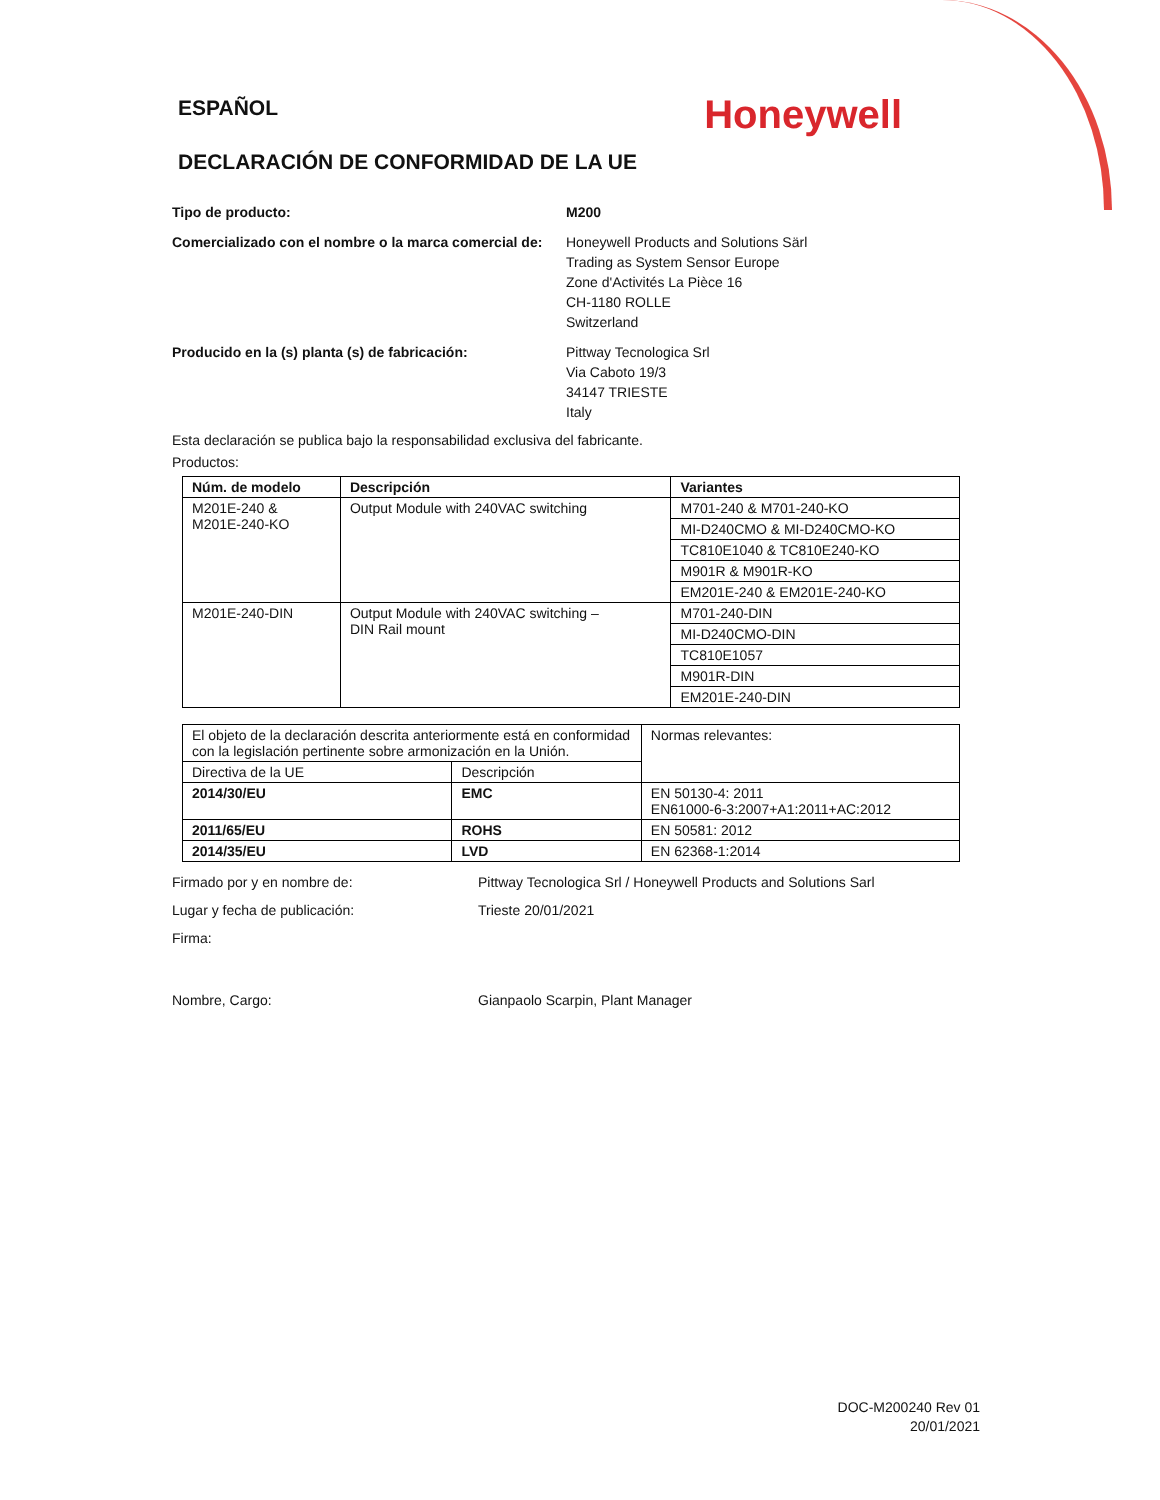ESPAÑOL
Honeywell
DECLARACIÓN DE CONFORMIDAD DE LA UE
Tipo de producto: M200
Comercializado con el nombre o la marca comercial de:
Honeywell Products and Solutions Särl
Trading as System Sensor Europe
Zone d'Activités La Pièce 16
CH-1180 ROLLE
Switzerland
Producido en la (s) planta (s) de fabricación: Pittway Tecnologica Srl
Via Caboto 19/3
34147 TRIESTE
Italy
Esta declaración se publica bajo la responsabilidad exclusiva del fabricante.
Productos:
| Núm. de modelo | Descripción | Variantes |
| --- | --- | --- |
| M201E-240 & M201E-240-KO | Output Module with 240VAC switching | M701-240 & M701-240-KO |
| | | MI-D240CMO & MI-D240CMO-KO |
| | | TC810E1040 & TC810E240-KO |
| | | M901R & M901R-KO |
| | | EM201E-240 & EM201E-240-KO |
| M201E-240-DIN | Output Module with 240VAC switching – DIN Rail mount | M701-240-DIN |
| | | MI-D240CMO-DIN |
| | | TC810E1057 |
| | | M901R-DIN |
| | | EM201E-240-DIN |
| El objeto de la declaración descrita anteriormente está en conformidad con la legislación pertinente sobre armonización en la Unión. | | Normas relevantes: |
| Directiva de la UE | Descripción | |
| 2014/30/EU | EMC | EN 50130-4: 2011 EN61000-6-3:2007+A1:2011+AC:2012 |
| 2011/65/EU | ROHS | EN 50581: 2012 |
| 2014/35/EU | LVD | EN 62368-1:2014 |
Firmado por y en nombre de: Pittway Tecnologica Srl / Honeywell Products and Solutions Sarl
Lugar y fecha de publicación: Trieste 20/01/2021
Firma:
Nombre, Cargo: Gianpaolo Scarpin, Plant Manager
DOC-M200240 Rev 01
20/01/2021